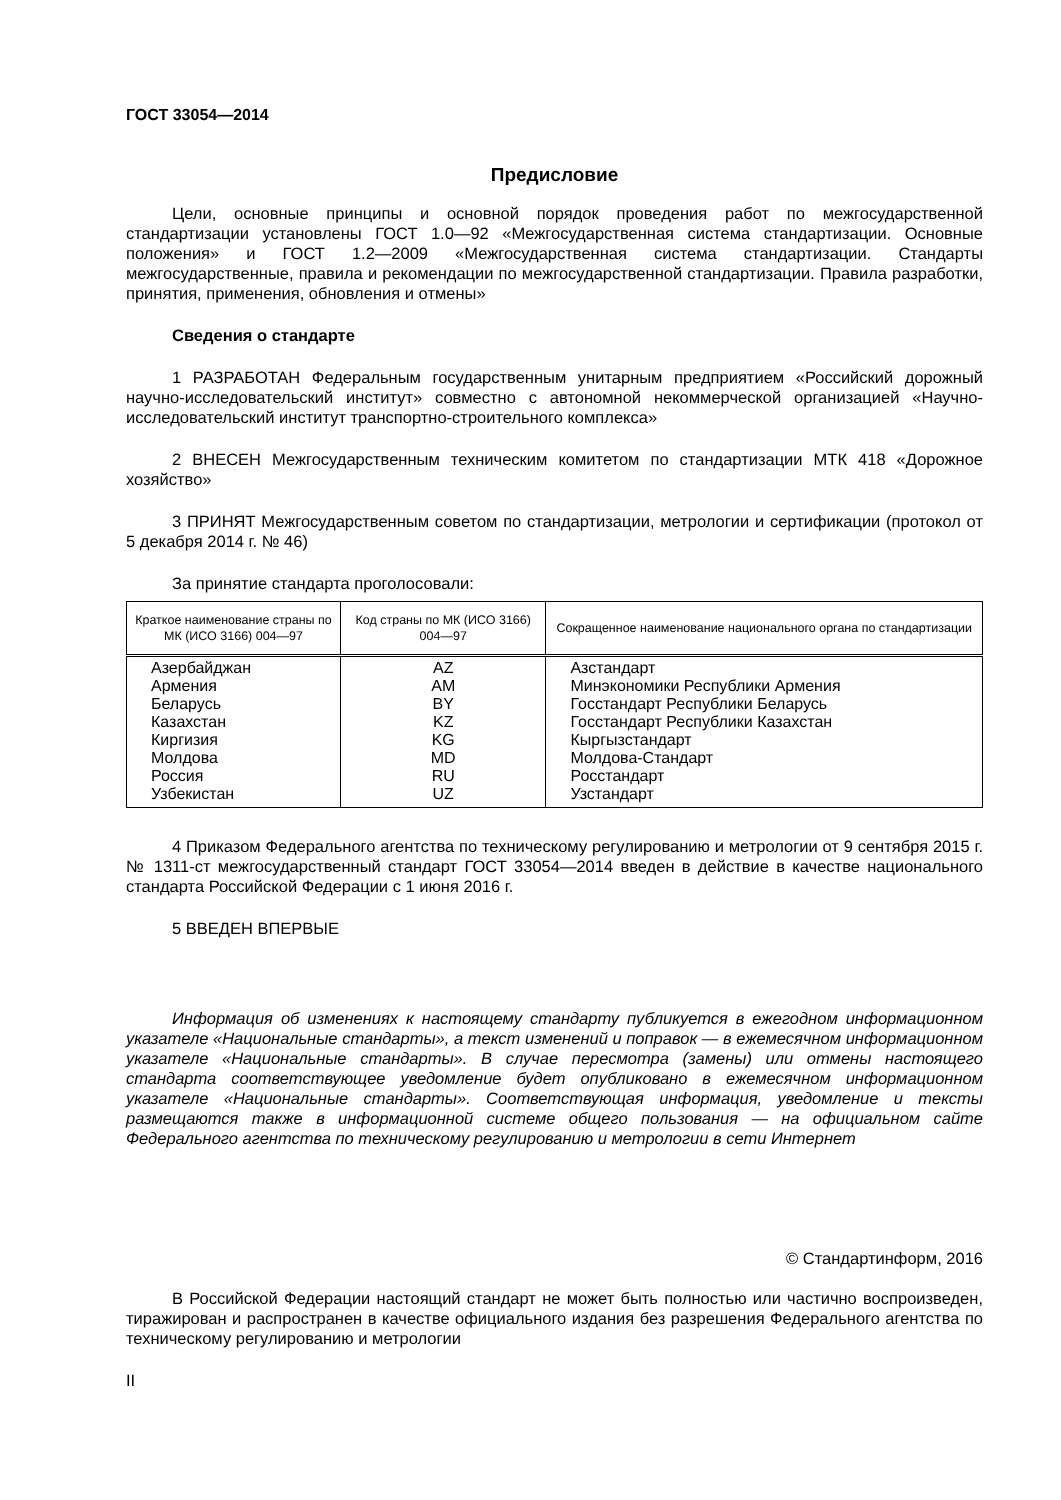ГОСТ 33054—2014
Предисловие
Цели, основные принципы и основной порядок проведения работ по межгосударственной стандартизации установлены ГОСТ 1.0—92 «Межгосударственная система стандартизации. Основные положения» и ГОСТ 1.2—2009 «Межгосударственная система стандартизации. Стандарты межгосударственные, правила и рекомендации по межгосударственной стандартизации. Правила разработки, принятия, применения, обновления и отмены»
Сведения о стандарте
1 РАЗРАБОТАН Федеральным государственным унитарным предприятием «Российский дорожный научно-исследовательский институт» совместно с автономной некоммерческой организацией «Научно-исследовательский институт транспортно-строительного комплекса»
2 ВНЕСЕН Межгосударственным техническим комитетом по стандартизации МТК 418 «Дорожное хозяйство»
3 ПРИНЯТ Межгосударственным советом по стандартизации, метрологии и сертификации (протокол от 5 декабря 2014 г. № 46)
За принятие стандарта проголосовали:
| Краткое наименование страны по МК (ИСО 3166) 004—97 | Код страны по МК (ИСО 3166) 004—97 | Сокращенное наименование национального органа по стандартизации |
| --- | --- | --- |
| Азербайджан Армения Беларусь Казахстан Киргизия Молдова Россия Узбекистан | AZ AM BY KZ KG MD RU UZ | Азстандарт Минэкономики Республики Армения Госстандарт Республики Беларусь Госстандарт Республики Казахстан Кыргызстандарт Молдова-Стандарт Росстандарт Узстандарт |
4 Приказом Федерального агентства по техническому регулированию и метрологии от 9 сентября 2015 г. № 1311-ст межгосударственный стандарт ГОСТ 33054—2014 введен в действие в качестве национального стандарта Российской Федерации с 1 июня 2016 г.
5 ВВЕДЕН ВПЕРВЫЕ
Информация об изменениях к настоящему стандарту публикуется в ежегодном информационном указателе «Национальные стандарты», а текст изменений и поправок — в ежемесячном информационном указателе «Национальные стандарты». В случае пересмотра (замены) или отмены настоящего стандарта соответствующее уведомление будет опубликовано в ежемесячном информационном указателе «Национальные стандарты». Соответствующая информация, уведомление и тексты размещаются также в информационной системе общего пользования — на официальном сайте Федерального агентства по техническому регулированию и метрологии в сети Интернет
© Стандартинформ, 2016
В Российской Федерации настоящий стандарт не может быть полностью или частично воспроизведен, тиражирован и распространен в качестве официального издания без разрешения Федерального агентства по техническому регулированию и метрологии
II